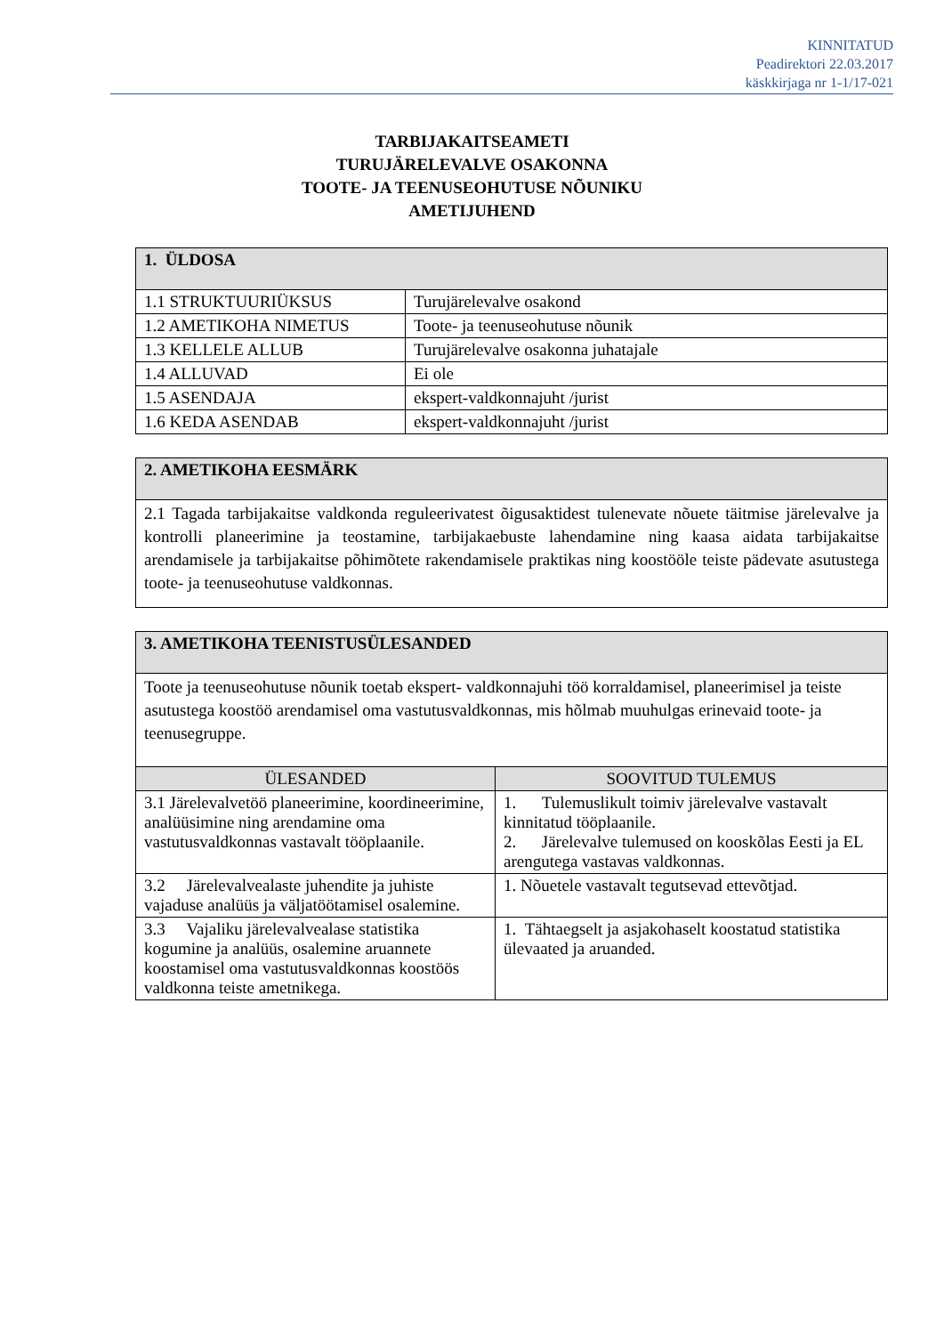KINNITATUD
Peadirektori 22.03.2017
käskkirjaga nr 1-1/17-021
TARBIJAKAITSEAMETI
TURUJÄRELEVALVE OSAKONNA
TOOTE- JA TEENUSEOHUTUSE NÕUNIKU
AMETIJUHEND
| 1. ÜLDOSA | |
| 1.1 STRUKTUURIÜKSUS | Turujärelevalve osakond |
| 1.2 AMETIKOHA NIMETUS | Toote- ja teenuseohutuse nõunik |
| 1.3 KELLELE ALLUB | Turujärelevalve osakonna juhatajale |
| 1.4 ALLUVAD | Ei ole |
| 1.5 ASENDAJA | ekspert-valdkonnajuht /jurist |
| 1.6 KEDA ASENDAB | ekspert-valdkonnajuht /jurist |
| 2. AMETIKOHA EESMÄRK |
| 2.1 Tagada tarbijakaitse valdkonda reguleerivatest õigusaktidest tulenevate nõuete täitmise järelevalve ja kontrolli planeerimine ja teostamine, tarbijakaebuste lahendamine ning kaasa aidata tarbijakaitse arendamisele ja tarbijakaitse põhimõtete rakendamisele praktikas ning koostööle teiste pädevate asutustega toote- ja teenuseohutuse valdkonnas. |
| 3. AMETIKOHA TEENISTUSÜLESANDED | |
| Toote ja teenuseohutuse nõunik toetab ekspert- valdkonnajuhi töö korraldamisel, planeerimisel ja teiste asutustega koostöö arendamisel oma vastutusvaldkonnas, mis hõlmab muuhulgas erinevaid toote- ja teenusegruppe. | |
| ÜLESANDED | SOOVITUD TULEMUS |
| 3.1 Järelevalvetöö planeerimine, koordineerimine, analüüsimine ning arendamine oma vastutusvaldkonnas vastavalt tööplaanile. | 1. Tulemuslikult toimiv järelevalve vastavalt kinnitatud tööplaanile. 2. Järelevalve tulemused on kooskõlas Eesti ja EL arengutega vastavas valdkonnas. |
| 3.2 Järelevalvealaste juhendite ja juhiste vajaduse analüüs ja väljatöötamisel osalemine. | 1. Nõuetele vastavalt tegutsevad ettevõtjad. |
| 3.3 Vajaliku järelevalvealase statistika kogumine ja analüüs, osalemine aruannete koostamisel oma vastutusvaldkonnas koostöös valdkonna teiste ametnikega. | 1. Tähtaegselt ja asjakohaselt koostatud statistika ülevaated ja aruanded. |